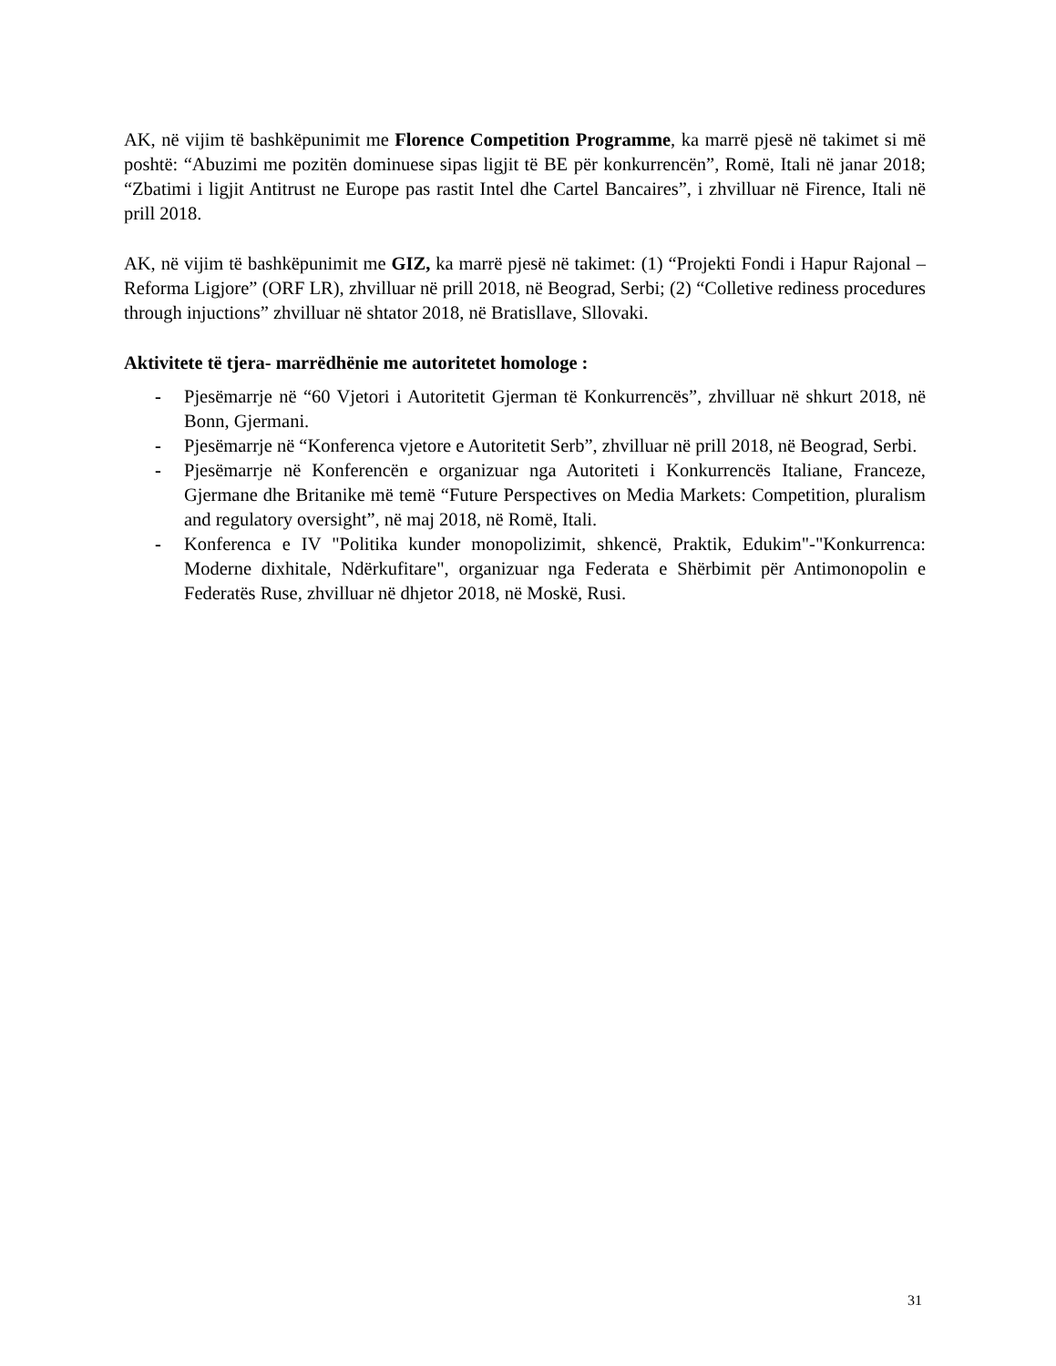AK, në vijim të bashkëpunimit me Florence Competition Programme, ka marrë pjesë në takimet si më poshtë: “Abuzimi me pozitën dominuese sipas ligjit të BE për konkurrencën”, Romë, Itali në janar 2018; “Zbatimi i ligjit Antitrust ne Europe pas rastit Intel dhe Cartel Bancaires”, i zhvilluar në Firence, Itali në prill 2018.
AK, në vijim të bashkëpunimit me GIZ, ka marrë pjesë në takimet: (1) “Projekti Fondi i Hapur Rajonal – Reforma Ligjore” (ORF LR), zhvilluar në prill 2018, në Beograd, Serbi; (2) “Colletive rediness procedures through injuctions” zhvilluar në shtator 2018, në Bratisllave, Sllovaki.
Aktivitete të tjera- marrëdhënie me autoritetet homologe :
- Pjesëmarrje në “60 Vjetori i Autoritetit Gjerman të Konkurrencës”, zhvilluar në shkurt 2018, në Bonn, Gjermani.
- Pjesëmarrje në “Konferenca vjetore e Autoritetit Serb”, zhvilluar në prill 2018, në Beograd, Serbi.
- Pjesëmarrje në Konferencën e organizuar nga Autoriteti i Konkurrencës Italiane, Franceze, Gjermane dhe Britanike më temë “Future Perspectives on Media Markets: Competition, pluralism and regulatory oversight”, në maj 2018, në Romë, Itali.
- Konferenca e IV "Politika kunder monopolizimit, shkencë, Praktik, Edukim"-"Konkurrenca: Moderne dixhitale, Ndërkufitare", organizuar nga Federata e Shërbimit për Antimonopolin e Federatës Ruse, zhvilluar në dhjetor 2018, në Moskë, Rusi.
31